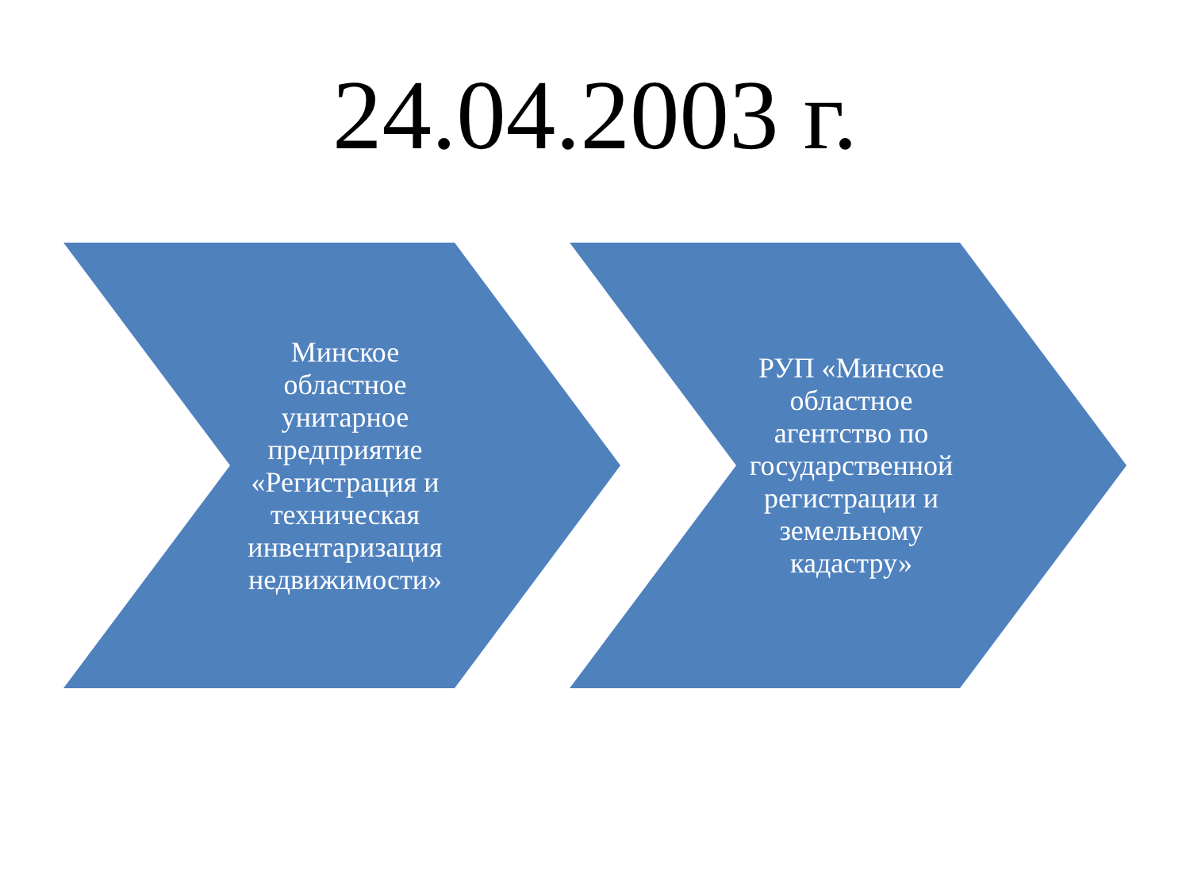24.04.2003 г.
Минское
областное
унитарное
предприятие
«Регистрация и
техническая
инвентаризация
недвижимости»
РУП «Минское
областное
агентство по
государственной
регистрации и
земельному
кадастру»